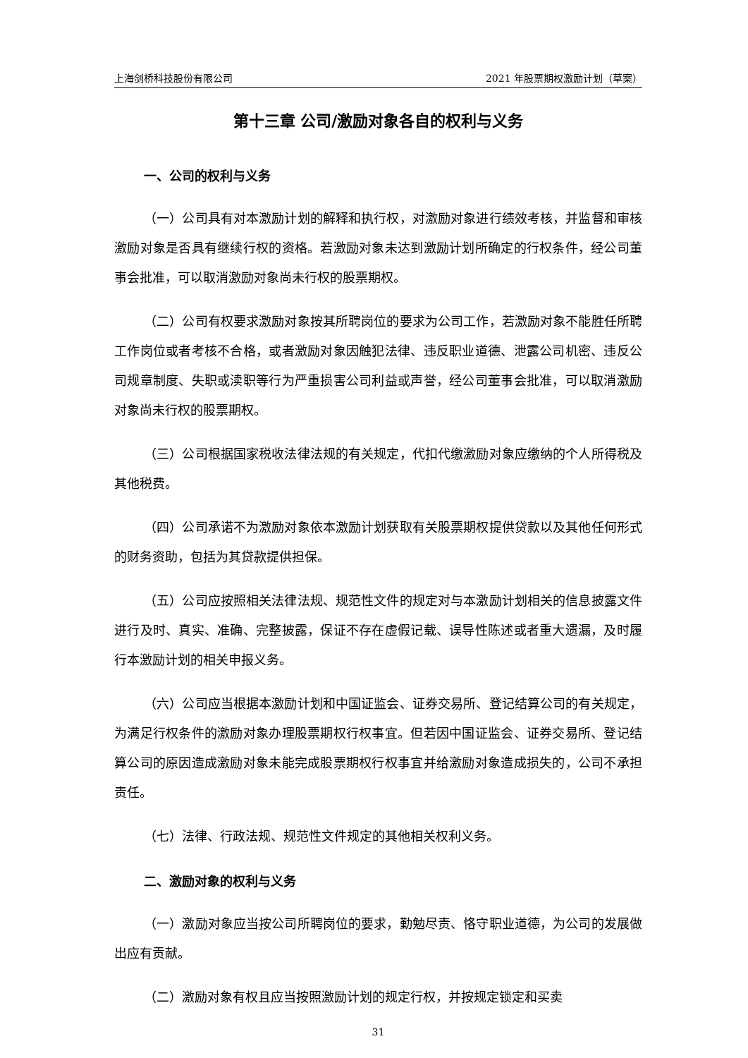上海剑桥科技股份有限公司 2021 年股票期权激励计划（草案）
第十三章 公司/激励对象各自的权利与义务
一、公司的权利与义务
（一）公司具有对本激励计划的解释和执行权，对激励对象进行绩效考核，并监督和审核激励对象是否具有继续行权的资格。若激励对象未达到激励计划所确定的行权条件，经公司董事会批准，可以取消激励对象尚未行权的股票期权。
（二）公司有权要求激励对象按其所聘岗位的要求为公司工作，若激励对象不能胜任所聘工作岗位或者考核不合格，或者激励对象因触犯法律、违反职业道德、泄露公司机密、违反公司规章制度、失职或渎职等行为严重损害公司利益或声誉，经公司董事会批准，可以取消激励对象尚未行权的股票期权。
（三）公司根据国家税收法律法规的有关规定，代扣代缴激励对象应缴纳的个人所得税及其他税费。
（四）公司承诺不为激励对象依本激励计划获取有关股票期权提供贷款以及其他任何形式的财务资助，包括为其贷款提供担保。
（五）公司应按照相关法律法规、规范性文件的规定对与本激励计划相关的信息披露文件进行及时、真实、准确、完整披露，保证不存在虚假记载、误导性陈述或者重大遗漏，及时履行本激励计划的相关申报义务。
（六）公司应当根据本激励计划和中国证监会、证券交易所、登记结算公司的有关规定，为满足行权条件的激励对象办理股票期权行权事宜。但若因中国证监会、证券交易所、登记结算公司的原因造成激励对象未能完成股票期权行权事宜并给激励对象造成损失的，公司不承担责任。
（七）法律、行政法规、规范性文件规定的其他相关权利义务。
二、激励对象的权利与义务
（一）激励对象应当按公司所聘岗位的要求，勤勉尽责、恪守职业道德，为公司的发展做出应有贡献。
（二）激励对象有权且应当按照激励计划的规定行权，并按规定锁定和买卖
31